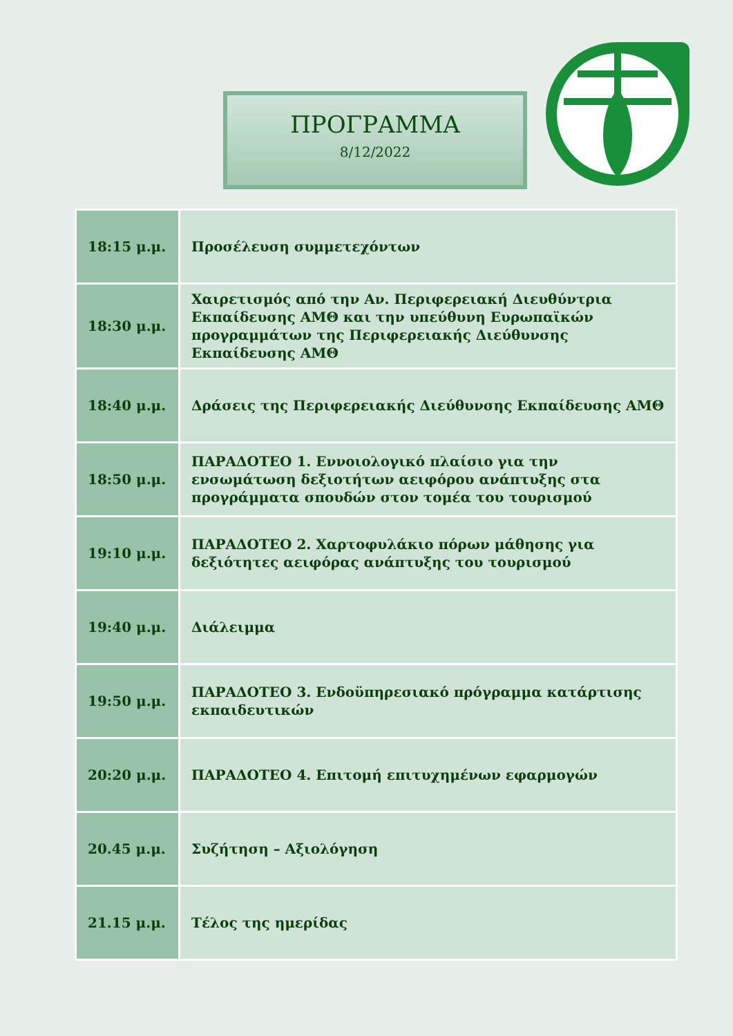ΠΡΟΓΡΑΜΜΑ
8/12/2022
| 18:15 μ.μ. | Προσέλευση συμμετεχόντων |
| 18:30 μ.μ. | Χαιρετισμός από την Αν. Περιφερειακή Διευθύντρια Εκπαίδευσης ΑΜΘ και την υπεύθυνη Ευρωπαϊκών προγραμμάτων της Περιφερειακής Διεύθυνσης Εκπαίδευσης ΑΜΘ |
| 18:40 μ.μ. | Δράσεις της Περιφερειακής Διεύθυνσης Εκπαίδευσης ΑΜΘ |
| 18:50 μ.μ. | ΠΑΡΑΔΟΤΕΟ 1. Εννοιολογικό πλαίσιο για την ενσωμάτωση δεξιοτήτων αειφόρου ανάπτυξης στα προγράμματα σπουδών στον τομέα του τουρισμού |
| 19:10 μ.μ. | ΠΑΡΑΔΟΤΕΟ 2. Χαρτοφυλάκιο πόρων μάθησης για δεξιότητες αειφόρας ανάπτυξης του τουρισμού |
| 19:40 μ.μ. | Διάλειμμα |
| 19:50 μ.μ. | ΠΑΡΑΔΟΤΕΟ 3. Ενδοϋπηρεσιακό πρόγραμμα κατάρτισης εκπαιδευτικών |
| 20:20 μ.μ. | ΠΑΡΑΔΟΤΕΟ 4. Επιτομή επιτυχημένων εφαρμογών |
| 20.45 μ.μ. | Συζήτηση – Αξιολόγηση |
| 21.15 μ.μ. | Τέλος της ημερίδας |